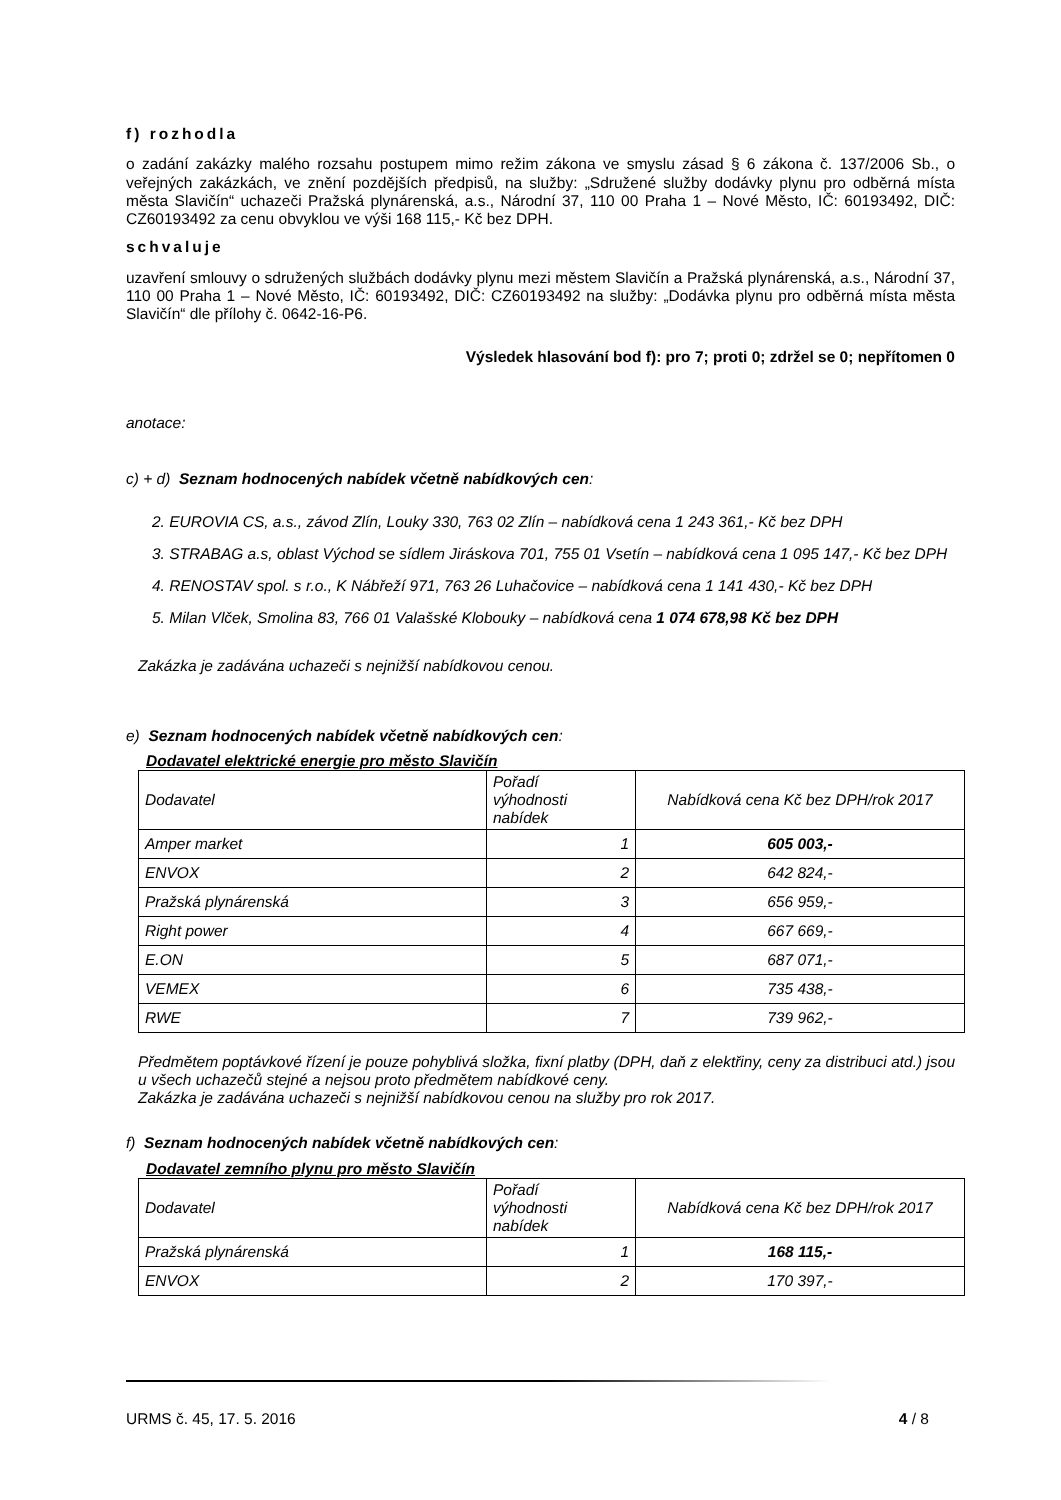f) rozhodla
o zadání zakázky malého rozsahu postupem mimo režim zákona ve smyslu zásad § 6 zákona č. 137/2006 Sb., o veřejných zakázkách, ve znění pozdějších předpisů, na služby: „Sdružené služby dodávky plynu pro odběrná místa města Slavičín“ uchazeči Pražská plynárenská, a.s., Národní 37, 110 00 Praha 1 – Nové Město, IČ: 60193492, DIČ: CZ60193492 za cenu obvyklou ve výši 168 115,- Kč bez DPH.
schvaluje
uzavření smlouvy o sdružených službách dodávky plynu mezi městem Slavičín a Pražská plynárenská, a.s., Národní 37, 110 00 Praha 1 – Nové Město, IČ: 60193492, DIČ: CZ60193492 na služby: „Dodávka plynu pro odběrná místa města Slavičín“ dle přílohy č. 0642-16-P6.
Výsledek hlasování bod f): pro 7; proti 0; zdržel se 0; nepřítomen 0
anotace:
c) + d) Seznam hodnocených nabídek včetně nabídkových cen:
2. EUROVIA CS, a.s., závod Zlín, Louky 330, 763 02 Zlín – nabídková cena 1 243 361,- Kč bez DPH
3. STRABAG a.s, oblast Východ se sídlem Jiráskova 701, 755 01 Vsetín – nabídková cena 1 095 147,- Kč bez DPH
4. RENOSTAV spol. s r.o., K Nábřeží 971, 763 26 Luhačovice – nabídková cena 1 141 430,- Kč bez DPH
5. Milan Vlček, Smolina 83, 766 01 Valašské Klobouky – nabídková cena 1 074 678,98 Kč bez DPH
Zakázka je zadávána uchazeči s nejnižší nabídkovou cenou.
e) Seznam hodnocených nabídek včetně nabídkových cen:
Dodavatel elektrické energie pro město Slavičín
| Dodavatel | Pořadí výhodnosti nabídek | Nabídková cena Kč bez DPH/rok 2017 |
| Amper market | 1 | 605 003,- |
| ENVOX | 2 | 642 824,- |
| Pražská plynárenská | 3 | 656 959,- |
| Right power | 4 | 667 669,- |
| E.ON | 5 | 687 071,- |
| VEMEX | 6 | 735 438,- |
| RWE | 7 | 739 962,- |
Předmětem poptávkové řízení je pouze pohyblivá složka, fixní platby (DPH, daň z elektřiny, ceny za distribuci atd.) jsou u všech uchazečů stejné a nejsou proto předmětem nabídkové ceny.
Zakázka je zadávána uchazeči s nejnižší nabídkovou cenou na služby pro rok 2017.
f) Seznam hodnocených nabídek včetně nabídkových cen:
Dodavatel zemního plynu pro město Slavičín
| Dodavatel | Pořadí výhodnosti nabídek | Nabídková cena Kč bez DPH/rok 2017 |
| Pražská plynárenská | 1 | 168 115,- |
| ENVOX | 2 | 170 397,- |
URMS č. 45, 17. 5. 2016 4 / 8